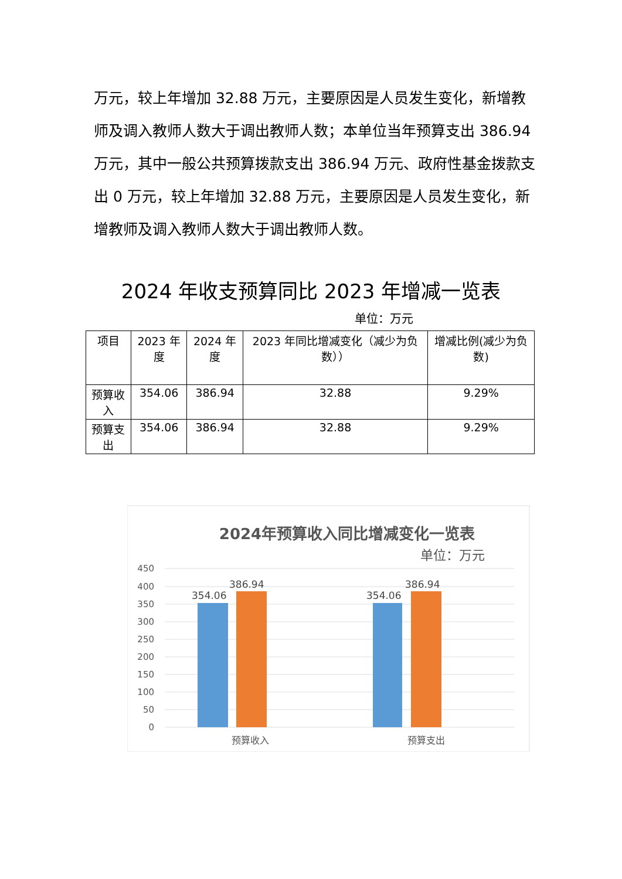万元，较上年增加 32.88 万元，主要原因是人员发生变化，新增教师及调入教师人数大于调出教师人数；本单位当年预算支出 386.94 万元，其中一般公共预算拨款支出 386.94 万元、政府性基金拨款支出 0 万元，较上年增加 32.88 万元，主要原因是人员发生变化，新增教师及调入教师人数大于调出教师人数。
2024 年收支预算同比 2023 年增减一览表
单位：万元
| 项目 | 2023 年度 | 2024 年度 | 2023 年同比增减变化（减少为负数）） | 增减比例(减少为负数) |
| --- | --- | --- | --- | --- |
| 预算收入 | 354.06 | 386.94 | 32.88 | 9.29% |
| 预算支出 | 354.06 | 386.94 | 32.88 | 9.29% |
2024年预算收入同比增减变化一览表
单位：万元
450
400
350
300
250
200
150
100
50
0
354.06
386.94
354.06
386.94
预算收入
预算支出